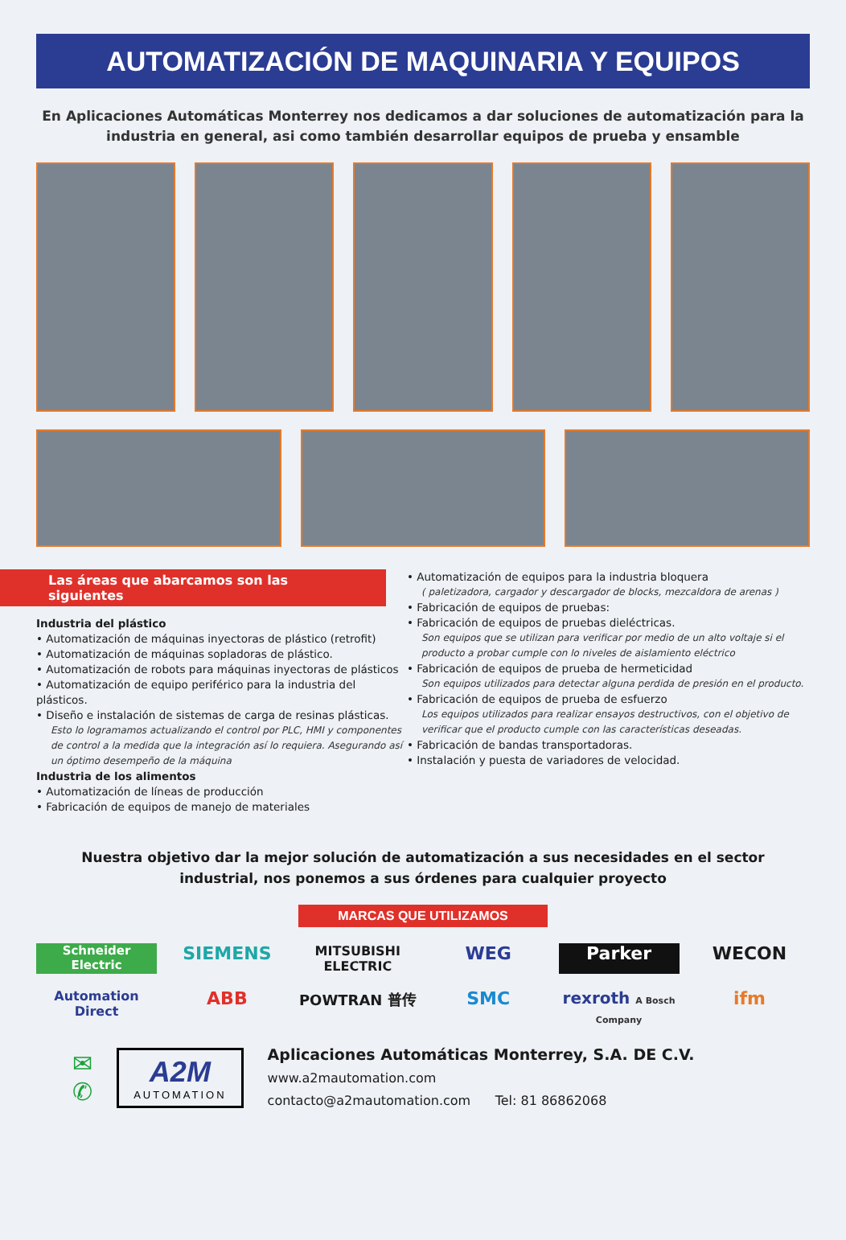AUTOMATIZACIÓN DE MAQUINARIA Y EQUIPOS
En Aplicaciones Automáticas Monterrey nos dedicamos a dar soluciones de automatización para la industria en general, asi como también desarrollar equipos de prueba y ensamble
Las áreas que abarcamos son las siguientes
Industria del plástico
• Automatización de máquinas inyectoras de plástico (retrofit)
• Automatización de máquinas sopladoras de plástico.
• Automatización de robots para máquinas inyectoras de plásticos
• Automatización de equipo periférico para la industria del plásticos.
• Diseño e instalación de sistemas de carga de resinas plásticas.
Esto lo logramamos actualizando el control por PLC, HMI y componentes de control a la medida que la integración así lo requiera. Asegurando así un óptimo desempeño de la máquina
Industria de los alimentos
• Automatización de líneas de producción
• Fabricación de equipos de manejo de materiales
• Automatización de equipos para la industria bloquera
( paletizadora, cargador y descargador de blocks, mezcaldora de arenas )
• Fabricación de equipos de pruebas:
• Fabricación de equipos de pruebas dieléctricas.
Son equipos que se utilizan para verificar por medio de un alto voltaje si el producto a probar cumple con lo niveles de aislamiento eléctrico
• Fabricación de equipos de prueba de hermeticidad
Son equipos utilizados para detectar alguna perdida de presión en el producto.
• Fabricación de equipos de prueba de esfuerzo
Los equipos utilizados para realizar ensayos destructivos, con el objetivo de verificar que el producto cumple con las características deseadas.
• Fabricación de bandas transportadoras.
• Instalación y puesta de variadores de velocidad.
Nuestra objetivo dar la mejor solución de automatización a sus necesidades en el sector industrial, nos ponemos a sus órdenes para cualquier proyecto
MARCAS QUE UTILIZAMOS
Schneider Electric SIEMENS MITSUBISHI ELECTRIC WEG Parker WECON Automation Direct ABB POWTRAN 普传 SMC rexroth A Bosch Company ifm
✉
✆
A2M
AUTOMATION
Aplicaciones Automáticas Monterrey, S.A. DE C.V.
www.a2mautomation.com
contacto@a2mautomation.com Tel: 81 86862068